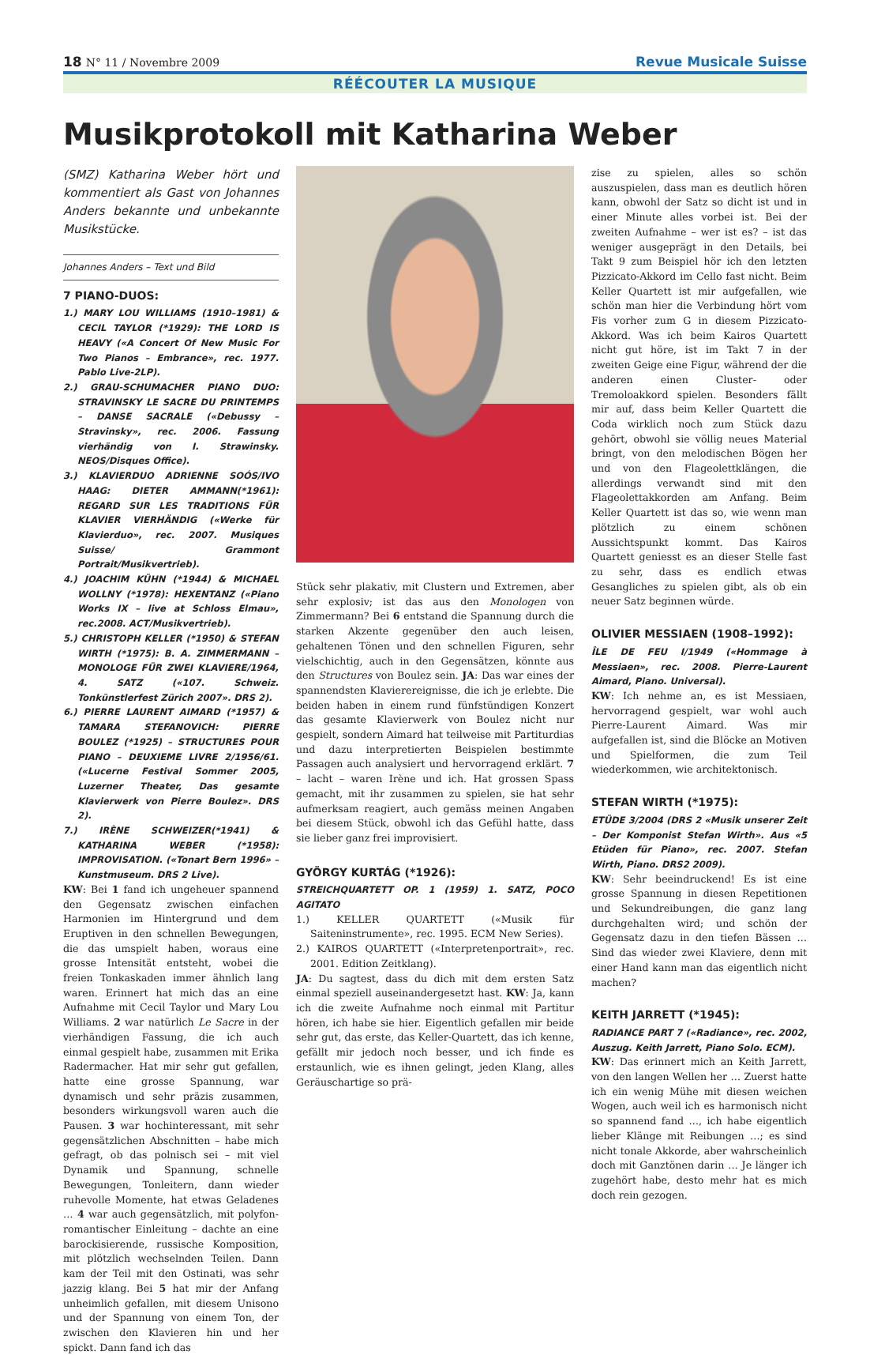18 N° 11 / Novembre 2009
Revue Musicale Suisse
RÉÉCOUTER LA MUSIQUE
Musikprotokoll mit Katharina Weber
(SMZ) Katharina Weber hört und kommentiert als Gast von Johannes Anders bekannte und unbekannte Musikstücke.
Johannes Anders – Text und Bild
7 PIANO-DUOS:
1.) MARY LOU WILLIAMS (1910–1981) & CECIL TAYLOR (*1929): THE LORD IS HEAVY («A Concert Of New Music For Two Pianos – Embrance», rec. 1977. Pablo Live-2LP).
2.) GRAU-SCHUMACHER PIANO DUO: STRAVINSKY LE SACRE DU PRINTEMPS – DANSE SACRALE («Debussy – Stravinsky», rec. 2006. Fassung vierhändig von I. Strawinsky. NEOS/Disques Office).
3.) KLAVIERDUO ADRIENNE SOÓS/IVO HAAG: DIETER AMMANN(*1961): REGARD SUR LES TRADITIONS FÜR KLAVIER VIERHÄNDIG («Werke für Klavierduo», rec. 2007. Musiques Suisse/ Grammont Portrait/Musikvertrieb).
4.) JOACHIM KÜHN (*1944) & MICHAEL WOLLNY (*1978): HEXENTANZ («Piano Works IX – live at Schloss Elmau», rec.2008. ACT/Musikvertrieb).
5.) CHRISTOPH KELLER (*1950) & STEFAN WIRTH (*1975): B. A. ZIMMERMANN – MONOLOGE FÜR ZWEI KLAVIERE/1964, 4. SATZ («107. Schweiz. Tonkünstlerfest Zürich 2007». DRS 2).
6.) PIERRE LAURENT AIMARD (*1957) & TAMARA STEFANOVICH: PIERRE BOULEZ (*1925) – STRUCTURES POUR PIANO – DEUXIEME LIVRE 2/1956/61.(«Lucerne Festival Sommer 2005, Luzerner Theater, Das gesamte Klavierwerk von Pierre Boulez». DRS 2).
7.) IRÈNE SCHWEIZER(*1941) & KATHARINA WEBER (*1958): IMPROVISATION. («Tonart Bern 1996» – Kunstmuseum. DRS 2 Live).
KW: Bei 1 fand ich ungeheuer spannend den Gegensatz zwischen einfachen Harmonien im Hintergrund und dem Eruptiven in den schnellen Bewegungen, die das umspielt haben, woraus eine grosse Intensität entsteht, wobei die freien Tonkaskaden immer ähnlich lang waren. Erinnert hat mich das an eine Aufnahme mit Cecil Taylor und Mary Lou Williams. 2 war natürlich Le Sacre in der vierhändigen Fassung, die ich auch einmal gespielt habe, zusammen mit Erika Radermacher. Hat mir sehr gut gefallen, hatte eine grosse Spannung, war dynamisch und sehr präzis zusammen, besonders wirkungsvoll waren auch die Pausen. 3 war hochinteressant, mit sehr gegensätzlichen Abschnitten – habe mich gefragt, ob das polnisch sei – mit viel Dynamik und Spannung, schnelle Bewegungen, Tonleitern, dann wieder ruhevolle Momente, hat etwas Geladenes … 4 war auch gegensätzlich, mit polyfon-romantischer Einleitung – dachte an eine barockisierende, russische Komposition, mit plötzlich wechselnden Teilen. Dann kam der Teil mit den Ostinati, was sehr jazzig klang. Bei 5 hat mir der Anfang unheimlich gefallen, mit diesem Unisono und der Spannung von einem Ton, der zwischen den Klavieren hin und her spickt. Dann fand ich das
Stück sehr plakativ, mit Clustern und Extremen, aber sehr explosiv; ist das aus den Monologen von Zimmermann? Bei 6 entstand die Spannung durch die starken Akzente gegenüber den auch leisen, gehaltenen Tönen und den schnellen Figuren, sehr vielschichtig, auch in den Gegensätzen, könnte aus den Structures von Boulez sein. JA: Das war eines der spannendsten Klavierereignisse, die ich je erlebte. Die beiden haben in einem rund fünfstündigen Konzert das gesamte Klavierwerk von Boulez nicht nur gespielt, sondern Aimard hat teilweise mit Partiturdias und dazu interpretierten Beispielen bestimmte Passagen auch analysiert und hervorragend erklärt. 7 – lacht – waren Irène und ich. Hat grossen Spass gemacht, mit ihr zusammen zu spielen, sie hat sehr aufmerksam reagiert, auch gemäss meinen Angaben bei diesem Stück, obwohl ich das Gefühl hatte, dass sie lieber ganz frei improvisiert.
GYÖRGY KURTÁG (*1926):
STREICHQUARTETT OP. 1 (1959) 1. SATZ, POCO AGITATO
1.) KELLER QUARTETT («Musik für Saiteninstrumente», rec. 1995. ECM New Series).
2.) KAIROS QUARTETT («Interpretenportrait», rec. 2001. Edition Zeitklang).
JA: Du sagtest, dass du dich mit dem ersten Satz einmal speziell auseinandergesetzt hast. KW: Ja, kann ich die zweite Aufnahme noch einmal mit Partitur hören, ich habe sie hier. Eigentlich gefallen mir beide sehr gut, das erste, das Keller-Quartett, das ich kenne, gefällt mir jedoch noch besser, und ich finde es erstaunlich, wie es ihnen gelingt, jeden Klang, alles Geräuschartige so prä-
zise zu spielen, alles so schön auszuspielen, dass man es deutlich hören kann, obwohl der Satz so dicht ist und in einer Minute alles vorbei ist. Bei der zweiten Aufnahme – wer ist es? – ist das weniger ausgeprägt in den Details, bei Takt 9 zum Beispiel hör ich den letzten Pizzicato-Akkord im Cello fast nicht. Beim Keller Quartett ist mir aufgefallen, wie schön man hier die Verbindung hört vom Fis vorher zum G in diesem Pizzicato-Akkord. Was ich beim Kairos Quartett nicht gut höre, ist im Takt 7 in der zweiten Geige eine Figur, während der die anderen einen Cluster- oder Tremoloakkord spielen. Besonders fällt mir auf, dass beim Keller Quartett die Coda wirklich noch zum Stück dazu gehört, obwohl sie völlig neues Material bringt, von den melodischen Bögen her und von den Flageolettklängen, die allerdings verwandt sind mit den Flageolettakkorden am Anfang. Beim Keller Quartett ist das so, wie wenn man plötzlich zu einem schönen Aussichtspunkt kommt. Das Kairos Quartett geniesst es an dieser Stelle fast zu sehr, dass es endlich etwas Gesangliches zu spielen gibt, als ob ein neuer Satz beginnen würde.
OLIVIER MESSIAEN (1908–1992):
ÎLE DE FEU I/1949 («Hommage à Messiaen», rec. 2008. Pierre-Laurent Aimard, Piano. Universal).
KW: Ich nehme an, es ist Messiaen, hervorragend gespielt, war wohl auch Pierre-Laurent Aimard. Was mir aufgefallen ist, sind die Blöcke an Motiven und Spielformen, die zum Teil wiederkommen, wie architektonisch.
STEFAN WIRTH (*1975):
ETÜDE 3/2004 (DRS 2 «Musik unserer Zeit – Der Komponist Stefan Wirth». Aus «5 Etüden für Piano», rec. 2007. Stefan Wirth, Piano. DRS2 2009).
KW: Sehr beeindruckend! Es ist eine grosse Spannung in diesen Repetitionen und Sekundreibungen, die ganz lang durchgehalten wird; und schön der Gegensatz dazu in den tiefen Bässen … Sind das wieder zwei Klaviere, denn mit einer Hand kann man das eigentlich nicht machen?
KEITH JARRETT (*1945):
RADIANCE PART 7 («Radiance», rec. 2002, Auszug. Keith Jarrett, Piano Solo. ECM).
KW: Das erinnert mich an Keith Jarrett, von den langen Wellen her … Zuerst hatte ich ein wenig Mühe mit diesen weichen Wogen, auch weil ich es harmonisch nicht so spannend fand …, ich habe eigentlich lieber Klänge mit Reibungen …; es sind nicht tonale Akkorde, aber wahrscheinlich doch mit Ganztönen darin … Je länger ich zugehört habe, desto mehr hat es mich doch rein gezogen.